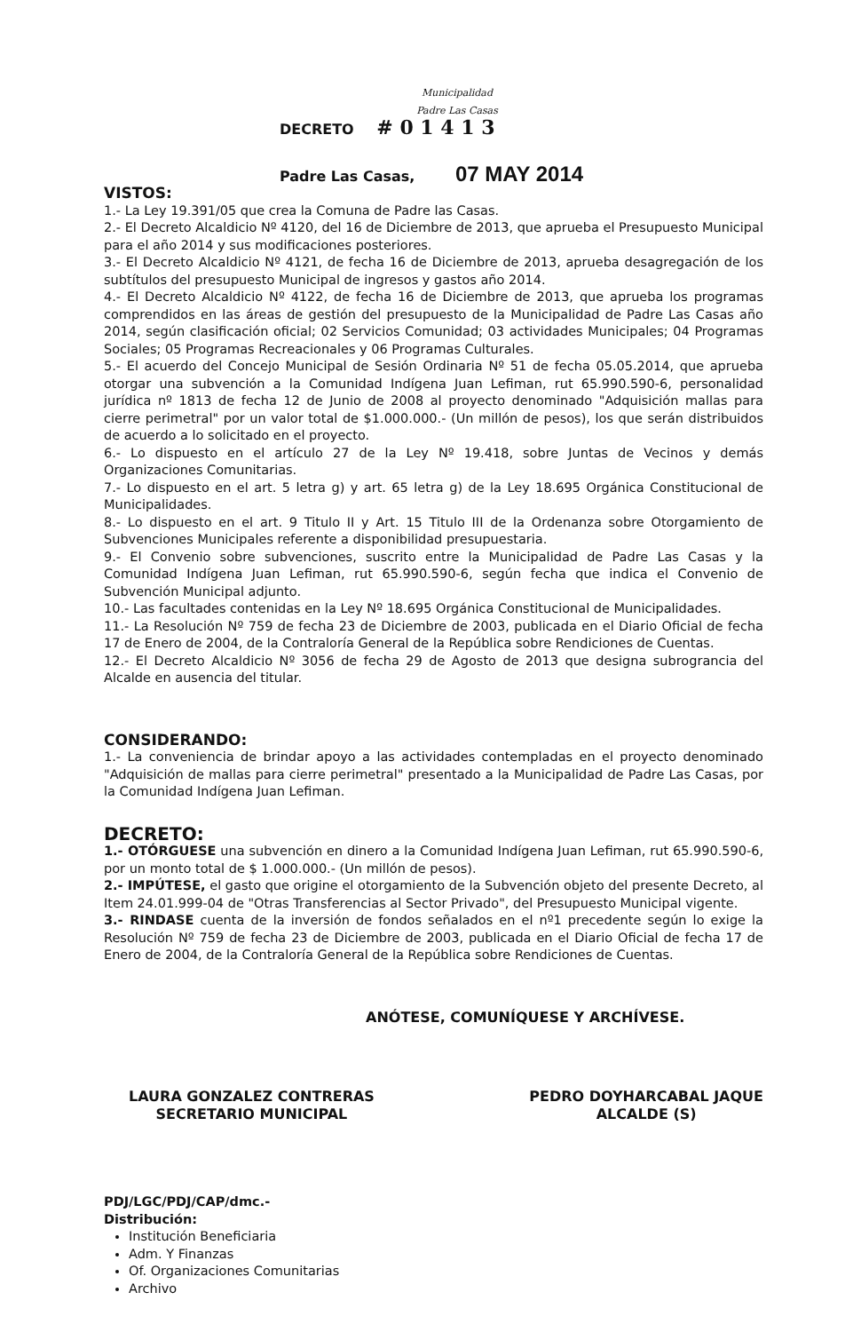Municipalidad
Padre Las Casas
DECRETO # 0 1 4 1 3
Padre Las Casas, 07 MAY 2014
VISTOS:
1.- La Ley 19.391/05 que crea la Comuna de Padre las Casas.
2.- El Decreto Alcaldicio Nº 4120, del 16 de Diciembre de 2013, que aprueba el Presupuesto Municipal para el año 2014 y sus modificaciones posteriores.
3.- El Decreto Alcaldicio Nº 4121, de fecha 16 de Diciembre de 2013, aprueba desagregación de los subtítulos del presupuesto Municipal de ingresos y gastos año 2014.
4.- El Decreto Alcaldicio Nº 4122, de fecha 16 de Diciembre de 2013, que aprueba los programas comprendidos en las áreas de gestión del presupuesto de la Municipalidad de Padre Las Casas año 2014, según clasificación oficial; 02 Servicios Comunidad; 03 actividades Municipales; 04 Programas Sociales; 05 Programas Recreacionales y 06 Programas Culturales.
5.- El acuerdo del Concejo Municipal de Sesión Ordinaria Nº 51 de fecha 05.05.2014, que aprueba otorgar una subvención a la Comunidad Indígena Juan Lefiman, rut 65.990.590-6, personalidad jurídica nº 1813 de fecha 12 de Junio de 2008 al proyecto denominado "Adquisición mallas para cierre perimetral" por un valor total de $1.000.000.- (Un millón de pesos), los que serán distribuidos de acuerdo a lo solicitado en el proyecto.
6.- Lo dispuesto en el artículo 27 de la Ley Nº 19.418, sobre Juntas de Vecinos y demás Organizaciones Comunitarias.
7.- Lo dispuesto en el art. 5 letra g) y art. 65 letra g) de la Ley 18.695 Orgánica Constitucional de Municipalidades.
8.- Lo dispuesto en el art. 9 Titulo II y Art. 15 Titulo III de la Ordenanza sobre Otorgamiento de Subvenciones Municipales referente a disponibilidad presupuestaria.
9.- El Convenio sobre subvenciones, suscrito entre la Municipalidad de Padre Las Casas y la Comunidad Indígena Juan Lefiman, rut 65.990.590-6, según fecha que indica el Convenio de Subvención Municipal adjunto.
10.- Las facultades contenidas en la Ley Nº 18.695 Orgánica Constitucional de Municipalidades.
11.- La Resolución Nº 759 de fecha 23 de Diciembre de 2003, publicada en el Diario Oficial de fecha 17 de Enero de 2004, de la Contraloría General de la República sobre Rendiciones de Cuentas.
12.- El Decreto Alcaldicio Nº 3056 de fecha 29 de Agosto de 2013 que designa subrograncia del Alcalde en ausencia del titular.
CONSIDERANDO:
1.- La conveniencia de brindar apoyo a las actividades contempladas en el proyecto denominado "Adquisición de mallas para cierre perimetral" presentado a la Municipalidad de Padre Las Casas, por la Comunidad Indígena Juan Lefiman.
DECRETO:
1.- OTÓRGUESE una subvención en dinero a la Comunidad Indígena Juan Lefiman, rut 65.990.590-6, por un monto total de $ 1.000.000.- (Un millón de pesos).
2.- IMPÚTESE, el gasto que origine el otorgamiento de la Subvención objeto del presente Decreto, al Item 24.01.999-04 de "Otras Transferencias al Sector Privado", del Presupuesto Municipal vigente.
3.- RINDASE cuenta de la inversión de fondos señalados en el nº1 precedente según lo exige la Resolución Nº 759 de fecha 23 de Diciembre de 2003, publicada en el Diario Oficial de fecha 17 de Enero de 2004, de la Contraloría General de la República sobre Rendiciones de Cuentas.
ANÓTESE, COMUNÍQUESE Y ARCHÍVESE.
LAURA GONZALEZ CONTRERAS
SECRETARIO MUNICIPAL
PEDRO DOYHARCABAL JAQUE
ALCALDE (S)
PDJ/LGC/PDJ/CAP/dmc.-
Distribución:
Institución Beneficiaria
Adm. Y Finanzas
Of. Organizaciones Comunitarias
Archivo